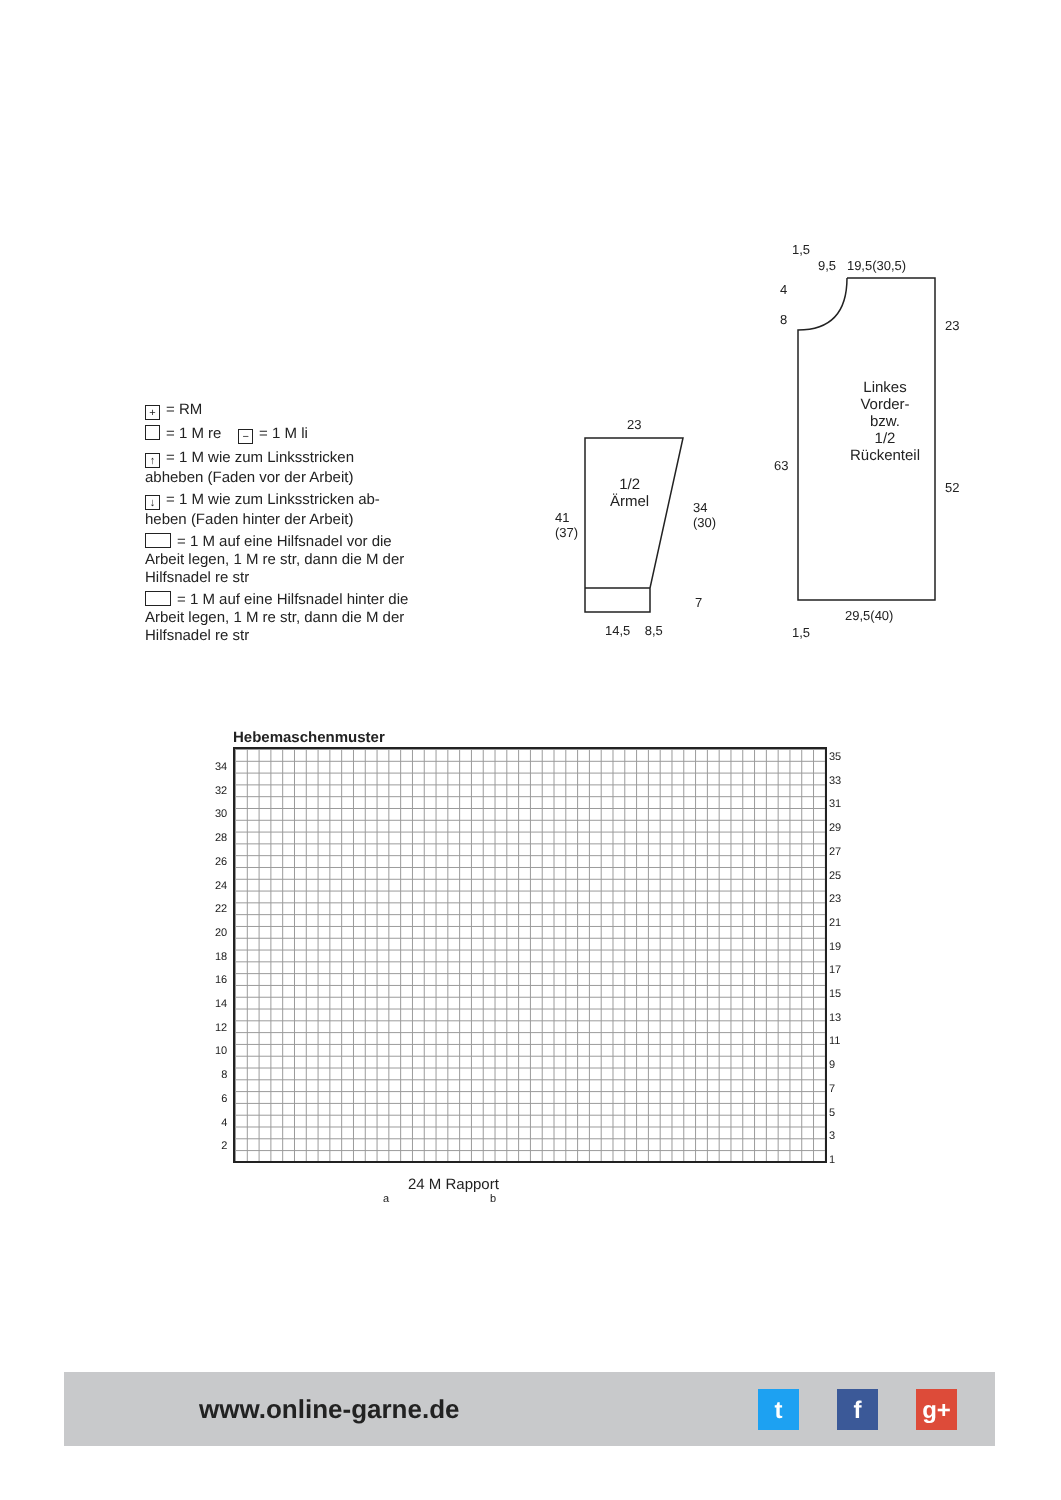+ = RM
= 1 M re − = 1 M li
↑ = 1 M wie zum Linksstricken abheben (Faden vor der Arbeit)
↓ = 1 M wie zum Linksstricken ab-heben (Faden hinter der Arbeit)
= 1 M auf eine Hilfsnadel vor die Arbeit legen, 1 M re str, dann die M der Hilfsnadel re str
= 1 M auf eine Hilfsnadel hinter die Arbeit legen, 1 M re str, dann die M der Hilfsnadel re str
23
1/2
Ärmel
41
(37)
34
(30)
7
14,5 8,5
1,5
9,5 19,5(30,5)
4
8
23
Linkes
Vorder-
bzw.
1/2
Rückenteil
63
52
29,5(40)
1,5
Hebemaschenmuster
24 M Rapport
a b
34
32
30
28
26
24
22
20
18
16
14
12
10
8
6
4
2
35
33
31
29
27
25
23
21
19
17
15
13
11
9
7
5
3
1
www.online-garne.de
t f g+